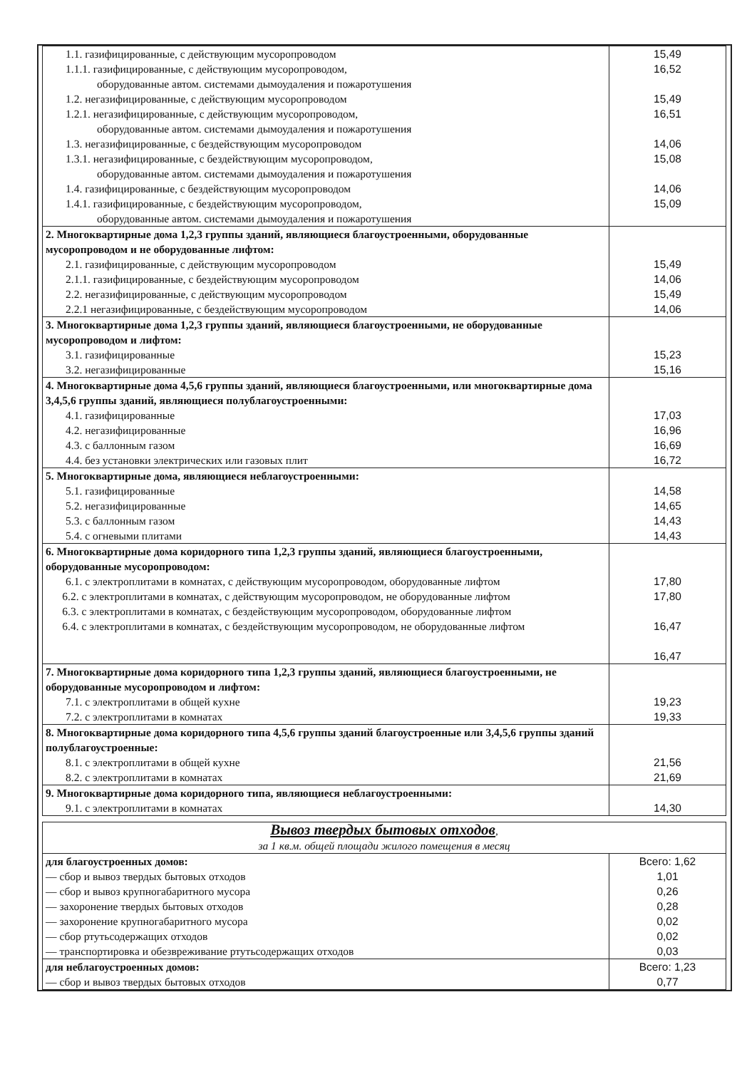| 1.1. газифицированные, с действующим мусоропроводом 1.1.1. газифицированные, с действующим мусоропроводом, оборудованные автом. системами дымоудаления и пожаротушения 1.2. негазифицированные, с действующим мусоропроводом 1.2.1. негазифицированные, с действующим мусоропроводом, оборудованные автом. системами дымоудаления и пожаротушения 1.3. негазифицированные, с бездействующим мусоропроводом 1.3.1. негазифицированные, с бездействующим мусоропроводом, оборудованные автом. системами дымоудаления и пожаротушения 1.4. газифицированные, с бездействующим мусоропроводом 1.4.1. газифицированные, с бездействующим мусоропроводом, оборудованные автом. системами дымоудаления и пожаротушения | 15,49 16,52 15,49 16,51 14,06 15,08 14,06 15,09 |
| 2. Многоквартирные дома 1,2,3 группы зданий, являющиеся благоустроенными, оборудованные мусоропроводом и не оборудованные лифтом: 2.1. газифицированные, с действующим мусоропроводом 2.1.1. газифицированные, с бездействующим мусоропроводом 2.2. негазифицированные, с действующим мусоропроводом 2.2.1 негазифицированные, с бездействующим мусоропроводом | 15,49 14,06 15,49 14,06 |
| 3. Многоквартирные дома 1,2,3 группы зданий, являющиеся благоустроенными, не оборудованные мусоропроводом и лифтом: 3.1. газифицированные 3.2. негазифицированные | 15,23 15,16 |
| 4. Многоквартирные дома 4,5,6 группы зданий, являющиеся благоустроенными, или многоквартирные дома 3,4,5,6 группы зданий, являющиеся полублагоустроенными: 4.1. газифицированные 4.2. негазифицированные 4.3. с баллонным газом 4.4. без установки электрических или газовых плит | 17,03 16,96 16,69 16,72 |
| 5. Многоквартирные дома, являющиеся неблагоустроенными: 5.1. газифицированные 5.2. негазифицированные 5.3. с баллонным газом 5.4. с огневыми плитами | 14,58 14,65 14,43 14,43 |
| 6. Многоквартирные дома коридорного типа 1,2,3 группы зданий, являющиеся благоустроенными, оборудованные мусоропроводом: 6.1. с электроплитами в комнатах, с действующим мусоропроводом, оборудованные лифтом 6.2. с электроплитами в комнатах, с действующим мусоропроводом, не оборудованные лифтом 6.3. с электроплитами в комнатах, с бездействующим мусоропроводом, оборудованные лифтом 6.4. с электроплитами в комнатах, с бездействующим мусоропроводом, не оборудованные лифтом | 17,80 17,80 16,47 16,47 |
| 7. Многоквартирные дома коридорного типа 1,2,3 группы зданий, являющиеся благоустроенными, не оборудованные мусоропроводом и лифтом: 7.1. с электроплитами в общей кухне 7.2. с электроплитами в комнатах | 19,23 19,33 |
| 8. Многоквартирные дома коридорного типа 4,5,6 группы зданий благоустроенные или 3,4,5,6 группы зданий полублагоустроенные: 8.1. с электроплитами в общей кухне 8.2. с электроплитами в комнатах | 21,56 21,69 |
| 9. Многоквартирные дома коридорного типа, являющиеся неблагоустроенными: 9.1. с электроплитами в комнатах | 14,30 |
| Вывоз твердых бытовых отходов , за 1 кв.м. общей площади жилого помещения в месяц | |
| для благоустроенных домов: — сбор и вывоз твердых бытовых отходов — сбор и вывоз крупногабаритного мусора — захоронение твердых бытовых отходов — захоронение крупногабаритного мусора — сбор ртутьсодержащих отходов — транспортировка и обезвреживание ртутьсодержащих отходов | Всего: 1,62 1,01 0,26 0,28 0,02 0,02 0,03 |
| для неблагоустроенных домов: — сбор и вывоз твердых бытовых отходов | Всего: 1,23 0,77 |